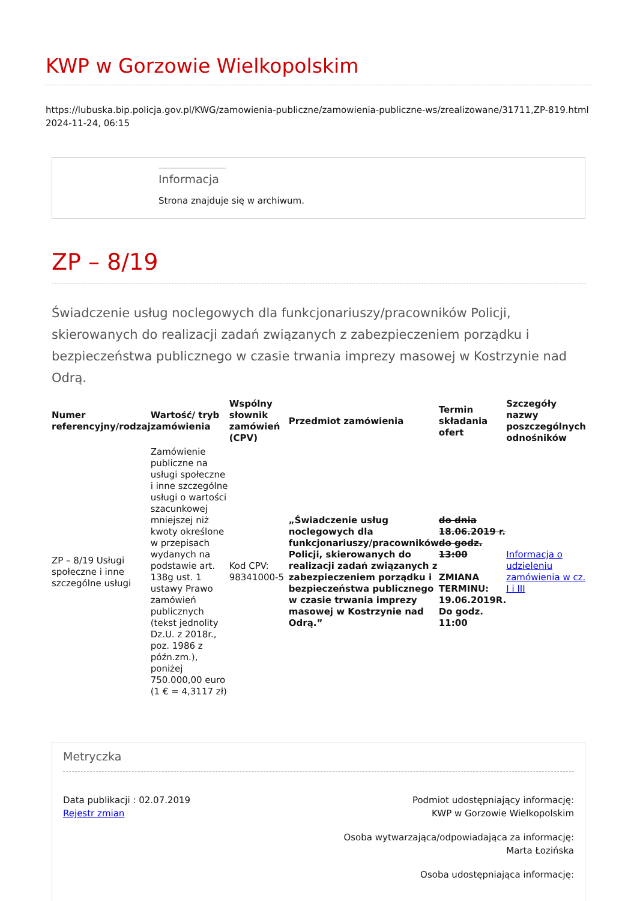KWP w Gorzowie Wielkopolskim
https://lubuska.bip.policja.gov.pl/KWG/zamowienia-publiczne/zamowienia-publiczne-ws/zrealizowane/31711,ZP-819.html
2024-11-24, 06:15
Informacja
Strona znajduje się w archiwum.
ZP – 8/19
Świadczenie usług noclegowych dla funkcjonariuszy/pracowników Policji, skierowanych do realizacji zadań związanych z zabezpieczeniem porządku i bezpieczeństwa publicznego w czasie trwania imprezy masowej w Kostrzynie nad Odrą.
| Numer referencyjny/rodzaj | Wartość/ tryb zamówienia | Wspólny słownik zamówień (CPV) | Przedmiot zamówienia | Termin składania ofert | Szczegóły nazwy poszczególnych odnośników |
| --- | --- | --- | --- | --- | --- |
| ZP – 8/19 Usługi społeczne i inne szczególne usługi | Zamówienie publiczne na usługi społeczne i inne szczególne usługi o wartości szacunkowej mniejszej niż kwoty określone w przepisach wydanych na podstawie art. 138g ust. 1 ustawy Prawo zamówień publicznych (tekst jednolity Dz.U. z 2018r., poz. 1986 z późn.zm.), poniżej 750.000,00 euro (1 € = 4,3117 zł) | Kod CPV: 98341000-5 | „Świadczenie usług noclegowych dla funkcjonariuszy/pracowników Policji, skierowanych do realizacji zadań związanych z zabezpieczeniem porządku i bezpieczeństwa publicznego w czasie trwania imprezy masowej w Kostrzynie nad Odrą.” | do dnia 18.06.2019 r. do godz. 13:00 ZMIANA TERMINU: 19.06.2019R. Do godz. 11:00 | Informacja o udzieleniu zamówienia w cz. I i III |
Metryczka
Data publikacji : 02.07.2019
Rejestr zmian
Podmiot udostępniający informację:
KWP w Gorzowie Wielkopolskim
Osoba wytwarzająca/odpowiadająca za informację:
Marta Łozińska
Osoba udostępniająca informację: